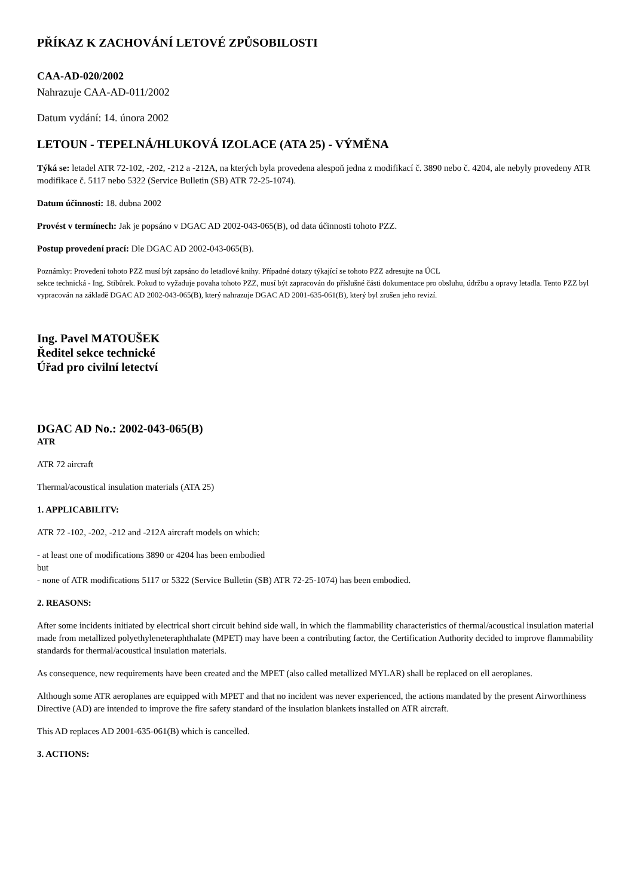PŘÍKAZ K ZACHOVÁNÍ LETOVÉ ZPŮSOBILOSTI
CAA-AD-020/2002
Nahrazuje CAA-AD-011/2002
Datum vydání: 14. února 2002
LETOUN - TEPELNÁ/HLUKOVÁ IZOLACE (ATA 25) - VÝMĚNA
Týká se: letadel ATR 72-102, -202, -212 a -212A, na kterých byla provedena alespoň jedna z modifikací č. 3890 nebo č. 4204, ale nebyly provedeny ATR modifikace č. 5117 nebo 5322 (Service Bulletin (SB) ATR 72-25-1074).
Datum účinnosti: 18. dubna 2002
Provést v termínech: Jak je popsáno v DGAC AD 2002-043-065(B), od data účinnosti tohoto PZZ.
Postup provedení prací: Dle DGAC AD 2002-043-065(B).
Poznámky: Provedení tohoto PZZ musí být zapsáno do letadlové knihy. Případné dotazy týkající se tohoto PZZ adresujte na ÚCL
sekce technická - Ing. Stibůrek. Pokud to vyžaduje povaha tohoto PZZ, musí být zapracován do příslušné části dokumentace pro obsluhu, údržbu a opravy letadla. Tento PZZ byl vypracován na základě DGAC AD 2002-043-065(B), který nahrazuje DGAC AD 2001-635-061(B), který byl zrušen jeho revizí.
Ing. Pavel MATOUŠEK
Ředitel sekce technické
Úřad pro civilní letectví
DGAC AD No.: 2002-043-065(B)
ATR
ATR 72 aircraft
Thermal/acoustical insulation materials (ATA 25)
1. APPLICABILITV:
ATR 72 -102, -202, -212 and -212A aircraft models on which:
- at least one of modifications 3890 or 4204 has been embodied
but
- none of ATR modifications 5117 or 5322 (Service Bulletin (SB) ATR 72-25-1074) has been embodied.
2. REASONS:
After some incidents initiated by electrical short circuit behind side wall, in which the flammability characteristics of thermal/acoustical insulation material made from metallized polyethyleneteraphthalate (MPET) may have been a contributing factor, the Certification Authority decided to improve flammability standards for thermal/acoustical insulation materials.
As consequence, new requirements have been created and the MPET (also called metallized MYLAR) shall be replaced on ell aeroplanes.
Although some ATR aeroplanes are equipped with MPET and that no incident was never experienced, the actions mandated by the present Airworthiness Directive (AD) are intended to improve the fire safety standard of the insulation blankets installed on ATR aircraft.
This AD replaces AD 2001-635-061(B) which is cancelled.
3. ACTIONS: